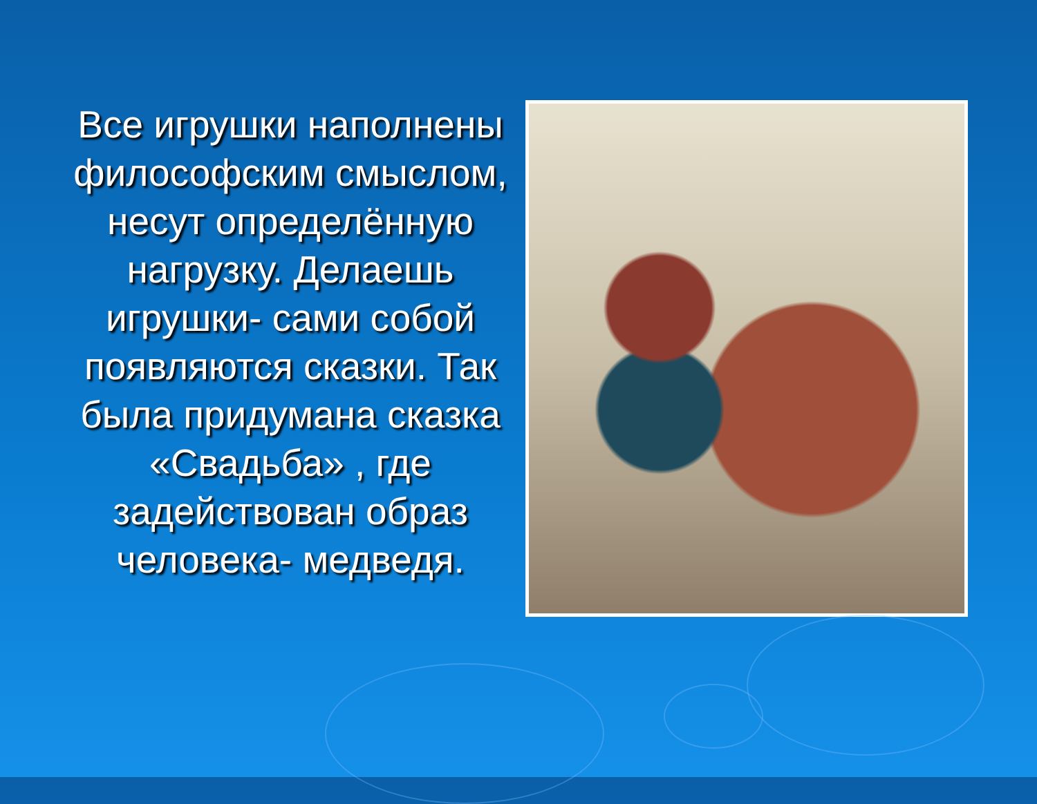Все игрушки наполнены философским смыслом, несут определённую нагрузку. Делаешь игрушки- сами собой появляются сказки. Так была придумана сказка «Свадьба» , где задействован образ человека- медведя.